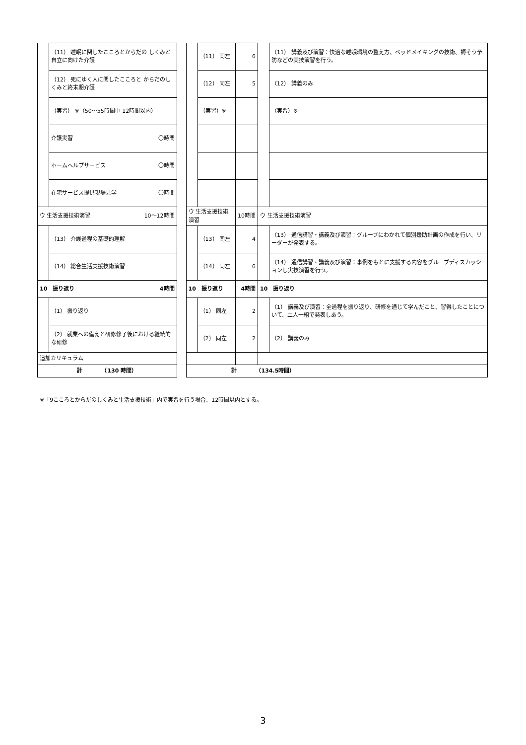| | （11） 睡眠に関したこころとからだの しくみと自立に向けた介護 | | | （11） 同左 | 6 | | （11） 講義及び演習：快適な睡眠環境の整え方、ベッドメイキングの技術、褥そう予防などの実技演習を行う。 |
| | （12） 死にゆく人に関したこころと からだのしくみと終末期介護 | | | （12） 同左 | 5 | | （12） 講義のみ |
| | （実習） ※（50〜55時間中 12時間以内） | | | （実習）※ | | | （実習）※ |
| | 介護実習 〇時間 | | | | | | |
| | ホームヘルプサービス 〇時間 | | | | | | |
| | 在宅サービス提供現場見学 〇時間 | | | | | | |
| ウ 生活支援技術演習 10〜12時間 | | | ウ 生活支援技術演習 | | 10時間 | ウ 生活支援技術演習 | |
| | （13） 介護過程の基礎的理解 | | | （13） 同左 | 4 | | （13） 通信講習・講義及び演習：グループにわかれて個別援助計画の作成を行い、リーダーが発表する。 |
| | （14） 総合生活支援技術演習 | | | （14） 同左 | 6 | | （14） 通信講習・講義及び演習：事例をもとに支援する内容をグループディスカッションし実技演習を行う。 |
| 10 振り返り 4時間 | | | 10 振り返り | | 4時間 | 10 振り返り | |
| | （1） 振り返り | | | （1） 同左 | 2 | | （1） 講義及び演習：全過程を振り返り、研修を通じて学んだこと、習得したことについて、二人一組で発表しあう。 |
| | （2） 就業への備えと研修修了後における継続的な研修 | | | （2） 同左 | 2 | | （2） 講義のみ |
| 追加カリキュラム | | | | | | | |
| 計 （130 時間） | | | 計 （134.5時間） | | | | |
※「9こころとからだのしくみと生活支援技術」内で実習を行う場合、12時間以内とする。
3